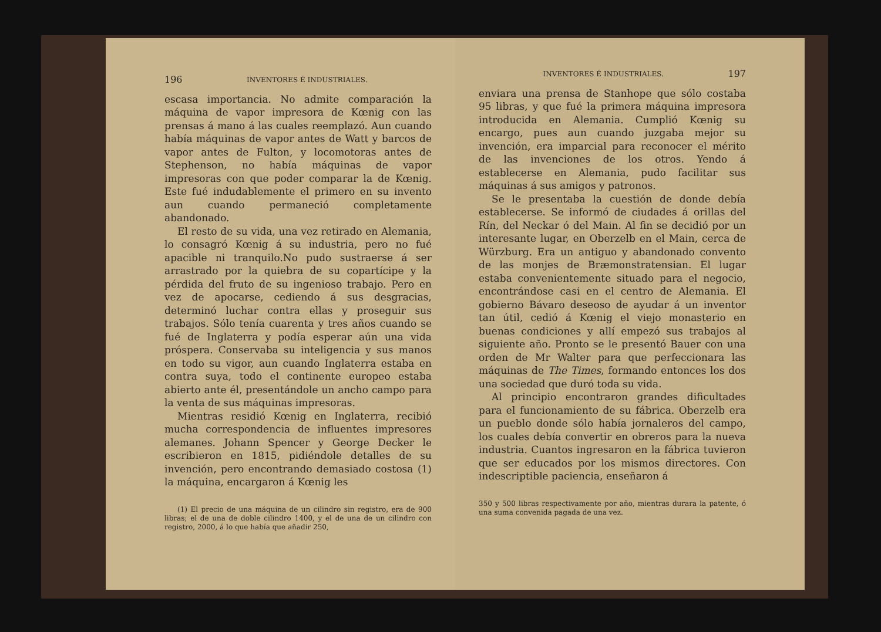196 INVENTORES É INDUSTRIALES.
escasa importancia. No admite comparación la máquina de vapor impresora de Kœnig con las prensas á mano á las cuales reemplazó. Aun cuando había máquinas de vapor antes de Watt y barcos de vapor antes de Fulton, y locomotoras antes de Stephenson, no había máquinas de vapor impresoras con que poder comparar la de Kœnig. Este fué indudablemente el primero en su invento aun cuando permaneció completamente abandonado.
El resto de su vida, una vez retirado en Alemania, lo consagró Kœnig á su industria, pero no fué apacible ni tranquilo.No pudo sustraerse á ser arrastrado por la quiebra de su copartícipe y la pérdida del fruto de su ingenioso trabajo. Pero en vez de apocarse, cediendo á sus desgracias, determinó luchar contra ellas y proseguir sus trabajos. Sólo tenía cuarenta y tres años cuando se fué de Inglaterra y podía esperar aún una vida próspera. Conservaba su inteligencia y sus manos en todo su vigor, aun cuando Inglaterra estaba en contra suya, todo el continente europeo estaba abierto ante él, presentándole un ancho campo para la venta de sus máquinas impresoras.
Mientras residió Kœnig en Inglaterra, recibió mucha correspondencia de influentes impresores alemanes. Johann Spencer y George Decker le escribieron en 1815, pidiéndole detalles de su invención, pero encontrando demasiado costosa (1) la máquina, encargaron á Kœnig les
(1) El precio de una máquina de un cilindro sin registro, era de 900 libras; el de una de doble cilindro 1400, y el de una de un cilindro con registro, 2000, á lo que había que añadir 250,
INVENTORES É INDUSTRIALES. 197
enviara una prensa de Stanhope que sólo costaba 95 libras, y que fué la primera máquina impresora introducida en Alemania. Cumplió Kœnig su encargo, pues aun cuando juzgaba mejor su invención, era imparcial para reconocer el mérito de las invenciones de los otros. Yendo á establecerse en Alemania, pudo facilitar sus máquinas á sus amigos y patronos.
Se le presentaba la cuestión de donde debía establecerse. Se informó de ciudades á orillas del Rín, del Neckar ó del Main. Al fin se decidió por un interesante lugar, en Oberzelb en el Main, cerca de Würzburg. Era un antiguo y abandonado convento de las monjes de Bræmonstratensian. El lugar estaba convenientemente situado para el negocio, encontrándose casi en el centro de Alemania. El gobierno Bávaro deseoso de ayudar á un inventor tan útil, cedió á Kœnig el viejo monasterio en buenas condiciones y allí empezó sus trabajos al siguiente año. Pronto se le presentó Bauer con una orden de Mr Walter para que perfeccionara las máquinas de The Times, formando entonces los dos una sociedad que duró toda su vida.
Al principio encontraron grandes dificultades para el funcionamiento de su fábrica. Oberzelb era un pueblo donde sólo había jornaleros del campo, los cuales debía convertir en obreros para la nueva industria. Cuantos ingresaron en la fábrica tuvieron que ser educados por los mismos directores. Con indescriptible paciencia, enseñaron á
350 y 500 libras respectivamente por año, mientras durara la patente, ó una suma convenida pagada de una vez.